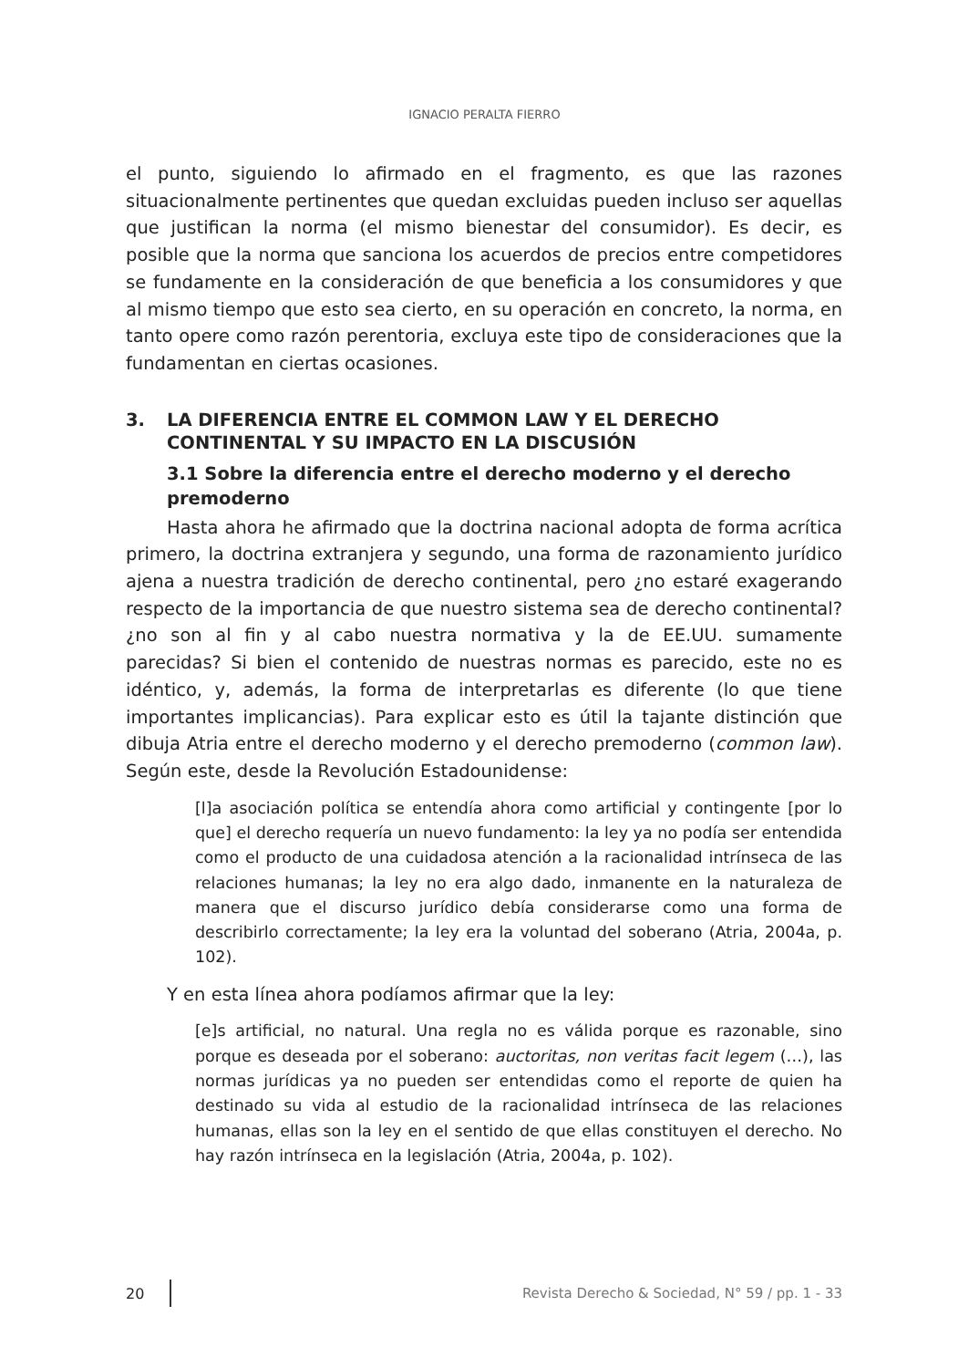IGNACIO PERALTA FIERRO
el punto, siguiendo lo afirmado en el fragmento, es que las razones situacionalmente pertinentes que quedan excluidas pueden incluso ser aquellas que justifican la norma (el mismo bienestar del consumidor). Es decir, es posible que la norma que sanciona los acuerdos de precios entre competidores se fundamente en la consideración de que beneficia a los consumidores y que al mismo tiempo que esto sea cierto, en su operación en concreto, la norma, en tanto opere como razón perentoria, excluya este tipo de consideraciones que la fundamentan en ciertas ocasiones.
3. LA DIFERENCIA ENTRE EL COMMON LAW Y EL DERECHO CONTINENTAL Y SU IMPACTO EN LA DISCUSIÓN
3.1 Sobre la diferencia entre el derecho moderno y el derecho premoderno
Hasta ahora he afirmado que la doctrina nacional adopta de forma acrítica primero, la doctrina extranjera y segundo, una forma de razonamiento jurídico ajena a nuestra tradición de derecho continental, pero ¿no estaré exagerando respecto de la importancia de que nuestro sistema sea de derecho continental? ¿no son al fin y al cabo nuestra normativa y la de EE.UU. sumamente parecidas? Si bien el contenido de nuestras normas es parecido, este no es idéntico, y, además, la forma de interpretarlas es diferente (lo que tiene importantes implicancias). Para explicar esto es útil la tajante distinción que dibuja Atria entre el derecho moderno y el derecho premoderno (common law). Según este, desde la Revolución Estadounidense:
[l]a asociación política se entendía ahora como artificial y contingente [por lo que] el derecho requería un nuevo fundamento: la ley ya no podía ser entendida como el producto de una cuidadosa atención a la racionalidad intrínseca de las relaciones humanas; la ley no era algo dado, inmanente en la naturaleza de manera que el discurso jurídico debía considerarse como una forma de describirlo correctamente; la ley era la voluntad del soberano (Atria, 2004a, p. 102).
Y en esta línea ahora podíamos afirmar que la ley:
[e]s artificial, no natural. Una regla no es válida porque es razonable, sino porque es deseada por el soberano: auctoritas, non veritas facit legem (…), las normas jurídicas ya no pueden ser entendidas como el reporte de quien ha destinado su vida al estudio de la racionalidad intrínseca de las relaciones humanas, ellas son la ley en el sentido de que ellas constituyen el derecho. No hay razón intrínseca en la legislación (Atria, 2004a, p. 102).
20 Revista Derecho & Sociedad, N° 59 / pp. 1 - 33